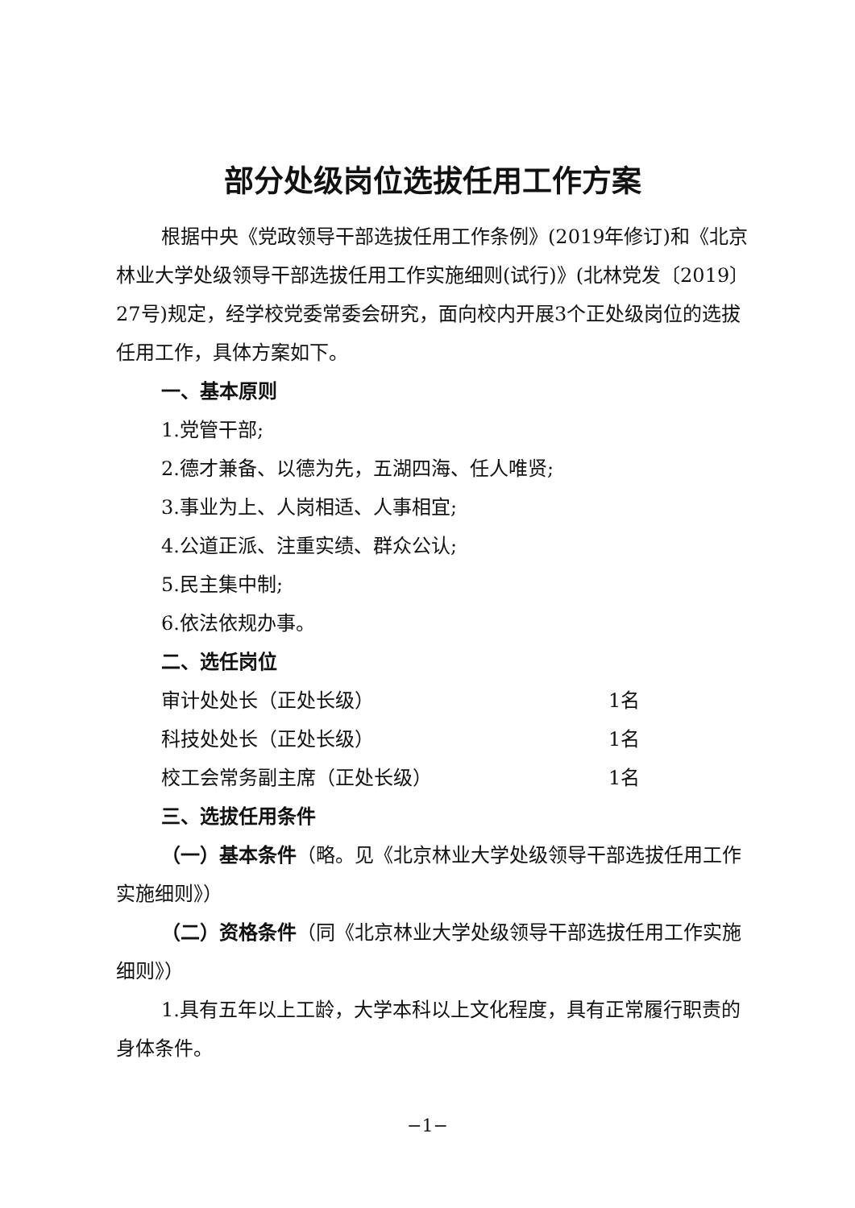部分处级岗位选拔任用工作方案
根据中央《党政领导干部选拔任用工作条例》(2019年修订)和《北京林业大学处级领导干部选拔任用工作实施细则(试行)》(北林党发〔2019〕27号)规定，经学校党委常委会研究，面向校内开展3个正处级岗位的选拔任用工作，具体方案如下。
一、基本原则
1.党管干部;
2.德才兼备、以德为先，五湖四海、任人唯贤;
3.事业为上、人岗相适、人事相宜;
4.公道正派、注重实绩、群众公认;
5.民主集中制;
6.依法依规办事。
二、选任岗位
审计处处长（正处长级） 1名
科技处处长（正处长级） 1名
校工会常务副主席（正处长级） 1名
三、选拔任用条件
（一）基本条件（略。见《北京林业大学处级领导干部选拔任用工作实施细则》）
（二）资格条件（同《北京林业大学处级领导干部选拔任用工作实施细则》）
1.具有五年以上工龄，大学本科以上文化程度，具有正常履行职责的身体条件。
−1−